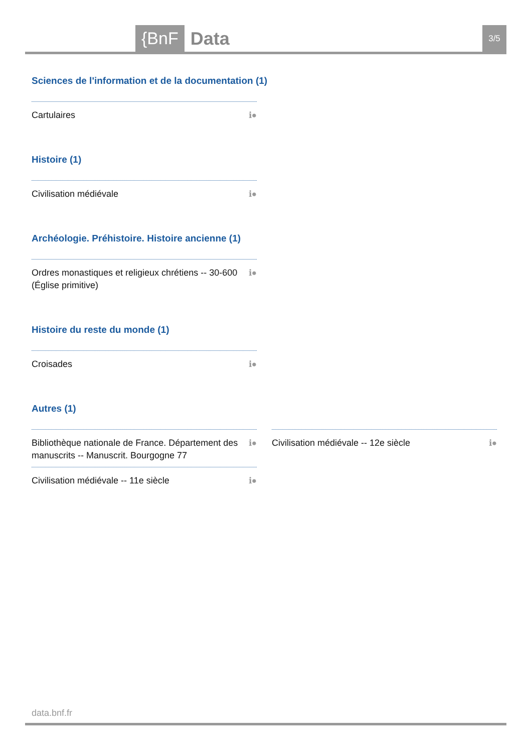{BnF Data 3/5
Sciences de l'information et de la documentation (1)
Cartulaires ℹ●
Histoire (1)
Civilisation médiévale ℹ●
Archéologie. Préhistoire. Histoire ancienne (1)
Ordres monastiques et religieux chrétiens -- 30-600 (Église primitive) ℹ●
Histoire du reste du monde (1)
Croisades ℹ●
Autres (1)
Bibliothèque nationale de France. Département des manuscrits -- Manuscrit. Bourgogne 77 ℹ●
Civilisation médiévale -- 11e siècle ℹ●
Civilisation médiévale -- 12e siècle ℹ●
data.bnf.fr